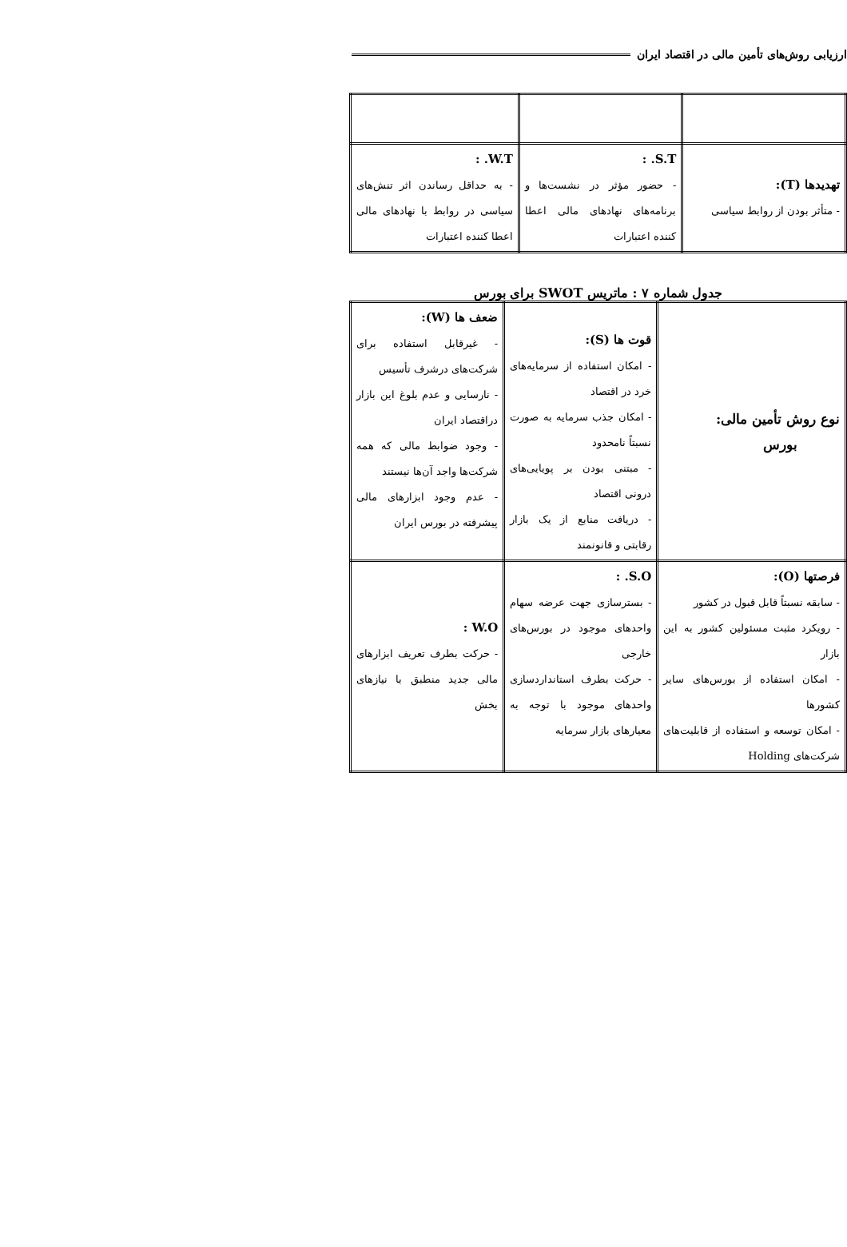ارزیابی روش‌های تأمین مالی در اقتصاد ایران
| تهدیدها (T): - متأثر بودن از روابط سیاسی | S.T. : - حضور مؤثر در نشست‌ها و برنامه‌های نهادهای مالی اعطا کننده اعتبارات | W.T. : - به حداقل رساندن اثر تنش‌های سیاسی در روابط با نهادهای مالی اعطا کننده اعتبارات |
جدول شماره ۷ : ماتریس SWOT برای بورس
| نوع روش تأمین مالی: بورس | قوت ها (S): - امکان استفاده از سرمایه‌های خرد در اقتصاد - امکان جذب سرمایه به صورت نسبتاً نامحدود - مبتنی بودن بر پویایی‌های درونی اقتصاد - دریافت منابع از یک بازار رقابتی و قانونمند | ضعف ها (W): - غیرقابل استفاده برای شرکت‌های درشرف تأسیس - نارسایی و عدم بلوغ این بازار دراقتصاد ایران - وجود ضوابط مالی که همه شرکت‌ها واجد آن‌ها نیستند - عدم وجود ابزارهای مالی پیشرفته در بورس ایران |
| فرصتها (O): - سابقه نسبتاً قابل قبول در کشور - رویکرد مثبت مسئولین کشور به این بازار - امکان استفاده از بورس‌های سایر کشورها - امکان توسعه و استفاده از قابلیت‌های شرکت‌های Holding | S.O. : - بسترسازی جهت عرضه سهام واحدهای موجود در بورس‌های خارجی - حرکت بطرف استانداردسازی واحدهای موجود با توجه به معیارهای بازار سرمایه | W.O : - حرکت بطرف تعریف ابزارهای مالی جدید منطبق با نیازهای بخش |